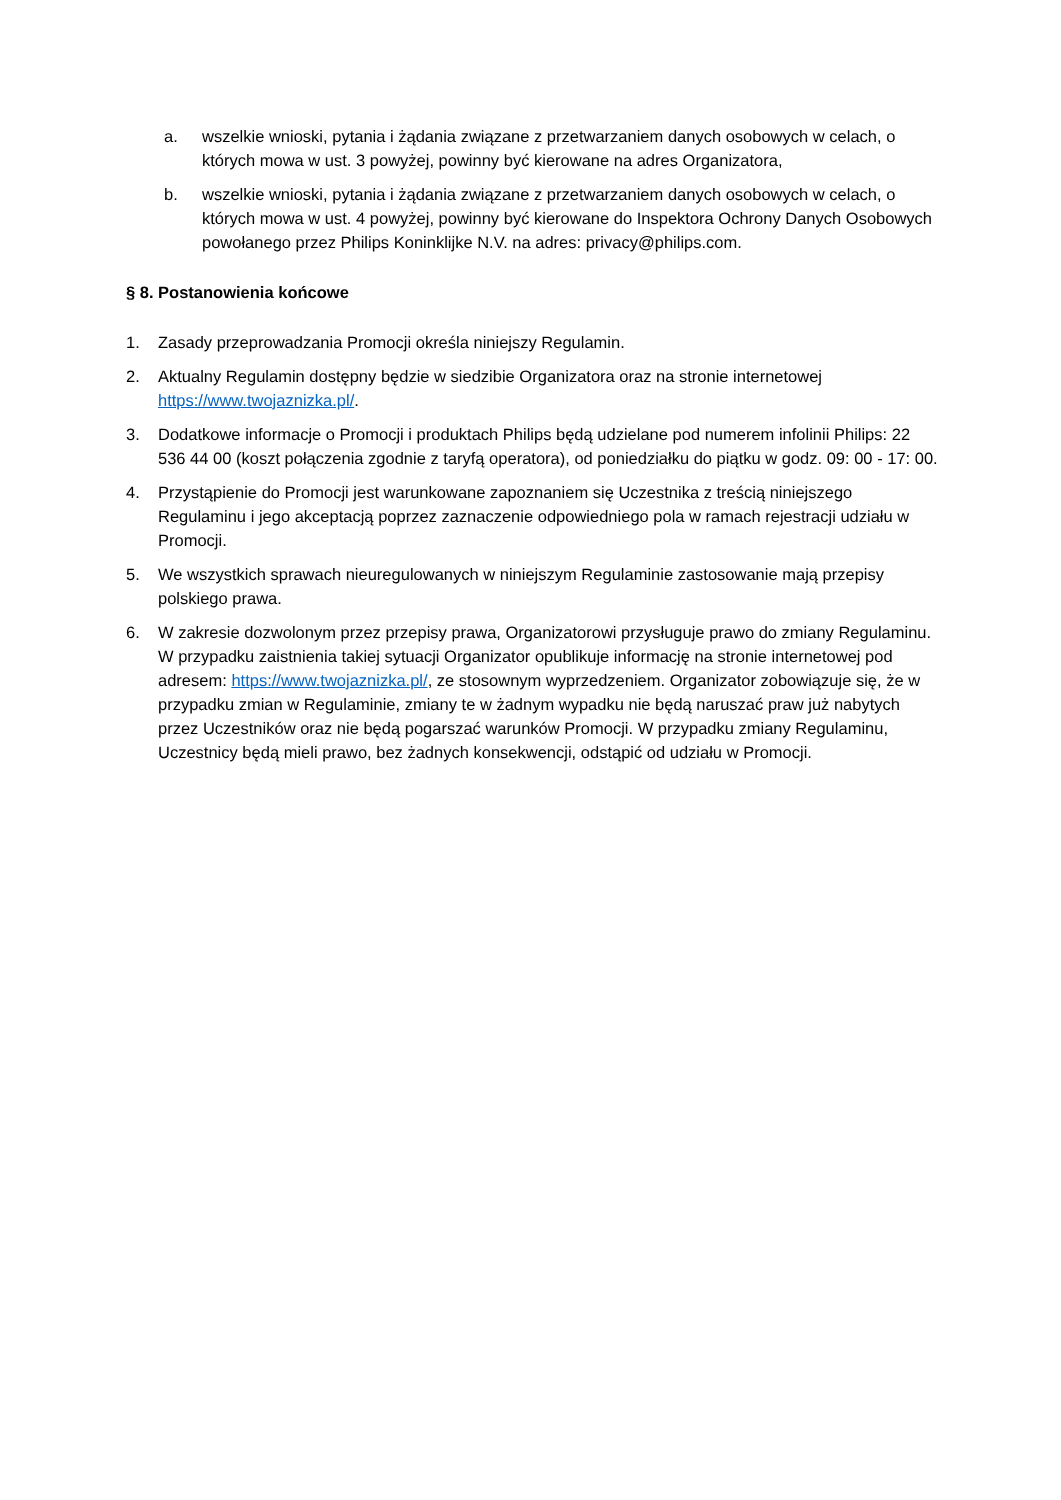a. wszelkie wnioski, pytania i żądania związane z przetwarzaniem danych osobowych w celach, o których mowa w ust. 3 powyżej, powinny być kierowane na adres Organizatora,
b. wszelkie wnioski, pytania i żądania związane z przetwarzaniem danych osobowych w celach, o których mowa w ust. 4 powyżej, powinny być kierowane do Inspektora Ochrony Danych Osobowych powołanego przez Philips Koninklijke N.V. na adres: privacy@philips.com.
§ 8. Postanowienia końcowe
1. Zasady przeprowadzania Promocji określa niniejszy Regulamin.
2. Aktualny Regulamin dostępny będzie w siedzibie Organizatora oraz na stronie internetowej https://www.twojaznizka.pl/.
3. Dodatkowe informacje o Promocji i produktach Philips będą udzielane pod numerem infolinii Philips: 22 536 44 00 (koszt połączenia zgodnie z taryfą operatora), od poniedziałku do piątku w godz. 09: 00 - 17: 00.
4. Przystąpienie do Promocji jest warunkowane zapoznaniem się Uczestnika z treścią niniejszego Regulaminu i jego akceptacją poprzez zaznaczenie odpowiedniego pola w ramach rejestracji udziału w Promocji.
5. We wszystkich sprawach nieuregulowanych w niniejszym Regulaminie zastosowanie mają przepisy polskiego prawa.
6. W zakresie dozwolonym przez przepisy prawa, Organizatorowi przysługuje prawo do zmiany Regulaminu. W przypadku zaistnienia takiej sytuacji Organizator opublikuje informację na stronie internetowej pod adresem: https://www.twojaznizka.pl/, ze stosownym wyprzedzeniem. Organizator zobowiązuje się, że w przypadku zmian w Regulaminie, zmiany te w żadnym wypadku nie będą naruszać praw już nabytych przez Uczestników oraz nie będą pogarszać warunków Promocji. W przypadku zmiany Regulaminu, Uczestnicy będą mieli prawo, bez żadnych konsekwencji, odstąpić od udziału w Promocji.